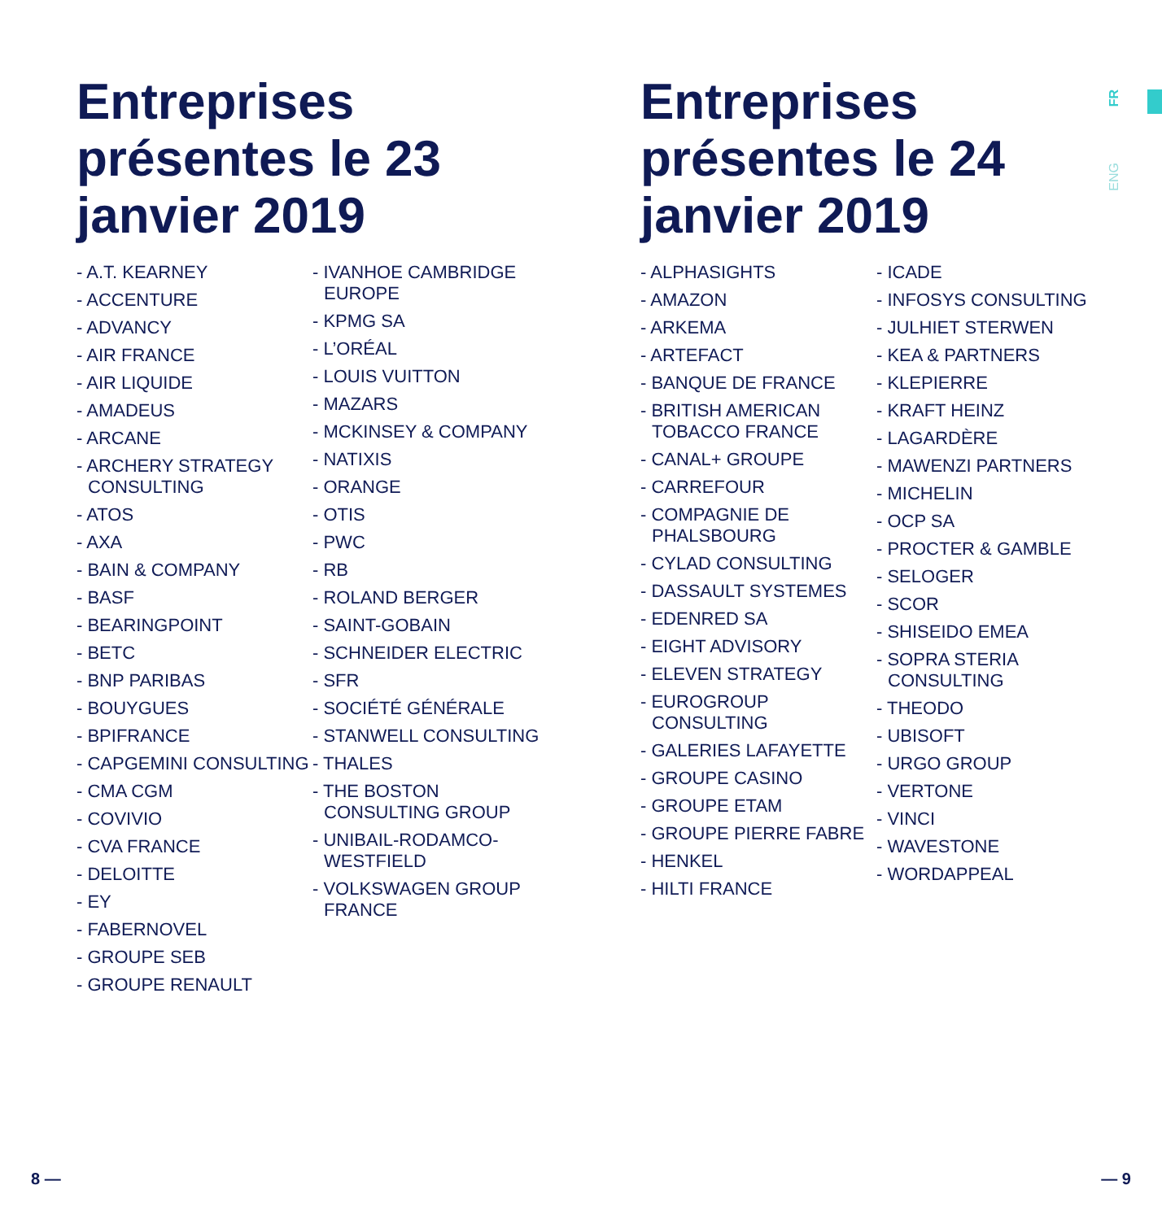FR
ENG
Entreprises présentes le 23 janvier 2019
- A.T. KEARNEY
- ACCENTURE
- ADVANCY
- AIR FRANCE
- AIR LIQUIDE
- AMADEUS
- ARCANE
- ARCHERY STRATEGY CONSULTING
- ATOS
- AXA
- BAIN & COMPANY
- BASF
- BEARINGPOINT
- BETC
- BNP PARIBAS
- BOUYGUES
- BPIFRANCE
- CAPGEMINI CONSULTING
- CMA CGM
- COVIVIO
- CVA FRANCE
- DELOITTE
- EY
- FABERNOVEL
- GROUPE SEB
- GROUPE RENAULT
- IVANHOE CAMBRIDGE EUROPE
- KPMG SA
- L’ORÉAL
- LOUIS VUITTON
- MAZARS
- MCKINSEY & COMPANY
- NATIXIS
- ORANGE
- OTIS
- PWC
- RB
- ROLAND BERGER
- SAINT-GOBAIN
- SCHNEIDER ELECTRIC
- SFR
- SOCIÉTÉ GÉNÉRALE
- STANWELL CONSULTING
- THALES
- THE BOSTON CONSULTING GROUP
- UNIBAIL-RODAMCO-WESTFIELD
- VOLKSWAGEN GROUP FRANCE
Entreprises présentes le 24 janvier 2019
- ALPHASIGHTS
- AMAZON
- ARKEMA
- ARTEFACT
- BANQUE DE FRANCE
- BRITISH AMERICAN TOBACCO FRANCE
- CANAL+ GROUPE
- CARREFOUR
- COMPAGNIE DE PHALSBOURG
- CYLAD CONSULTING
- DASSAULT SYSTEMES
- EDENRED SA
- EIGHT ADVISORY
- ELEVEN STRATEGY
- EUROGROUP CONSULTING
- GALERIES LAFAYETTE
- GROUPE CASINO
- GROUPE ETAM
- GROUPE PIERRE FABRE
- HENKEL
- HILTI FRANCE
- ICADE
- INFOSYS CONSULTING
- JULHIET STERWEN
- KEA & PARTNERS
- KLEPIERRE
- KRAFT HEINZ
- LAGARDÈRE
- MAWENZI PARTNERS
- MICHELIN
- OCP SA
- PROCTER & GAMBLE
- SELOGER
- SCOR
- SHISEIDO EMEA
- SOPRA STERIA CONSULTING
- THEODO
- UBISOFT
- URGO GROUP
- VERTONE
- VINCI
- WAVESTONE
- WORDAPPEAL
8 — — 9